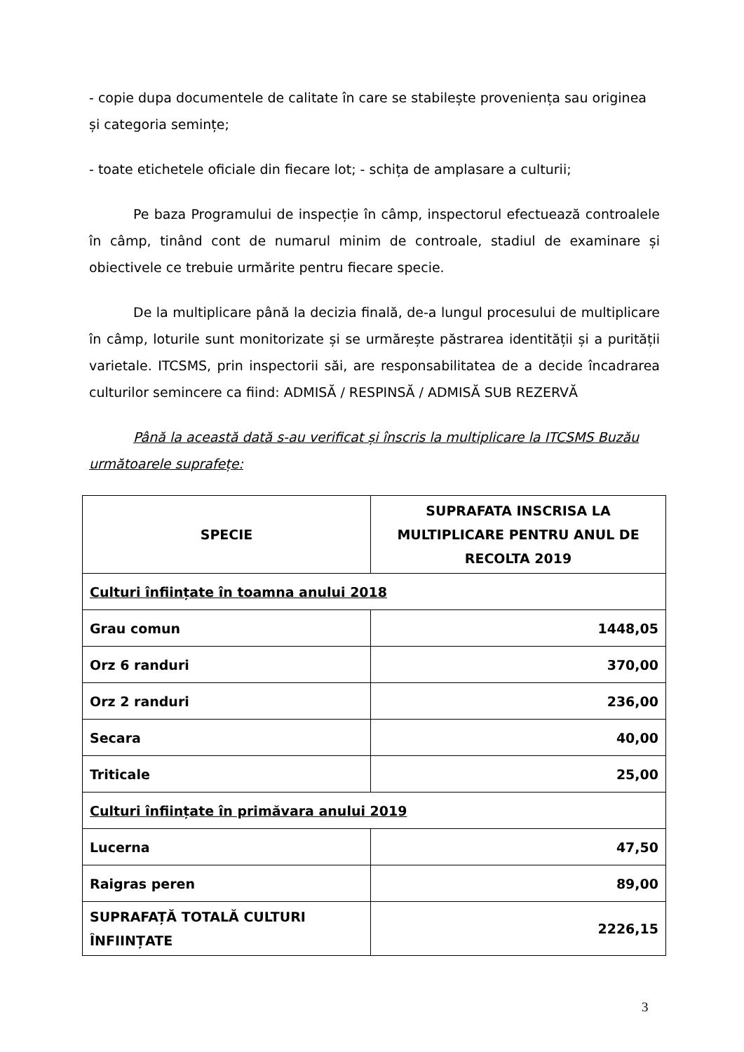- copie dupa documentele de calitate în care se stabilește proveniența sau originea și categoria semințe;
- toate etichetele oficiale din fiecare lot; - schița de amplasare a culturii;
Pe baza Programului de inspecție în câmp, inspectorul efectuează controalele în câmp, tinând cont de numarul minim de controale, stadiul de examinare și obiectivele ce trebuie urmărite pentru fiecare specie.
De la multiplicare până la decizia finală, de-a lungul procesului de multiplicare în câmp, loturile sunt monitorizate și se urmărește păstrarea identității și a purității varietale. ITCSMS, prin inspectorii săi, are responsabilitatea de a decide încadrarea culturilor semincere ca fiind: ADMISĂ / RESPINSĂ / ADMISĂ SUB REZERVĂ
Până la această dată s-au verificat și înscris la multiplicare la ITCSMS Buzău următoarele suprafețe:
| SPECIE | SUPRAFATA INSCRISA LA MULTIPLICARE PENTRU ANUL DE RECOLTA 2019 |
| --- | --- |
| Culturi înființate în toamna anului 2018 | |
| Grau comun | 1448,05 |
| Orz 6 randuri | 370,00 |
| Orz 2 randuri | 236,00 |
| Secara | 40,00 |
| Triticale | 25,00 |
| Culturi înființate în primăvara anului 2019 | |
| Lucerna | 47,50 |
| Raigras peren | 89,00 |
| SUPRAFAȚĂ TOTALĂ CULTURI ÎNFIINȚATE | 2226,15 |
3